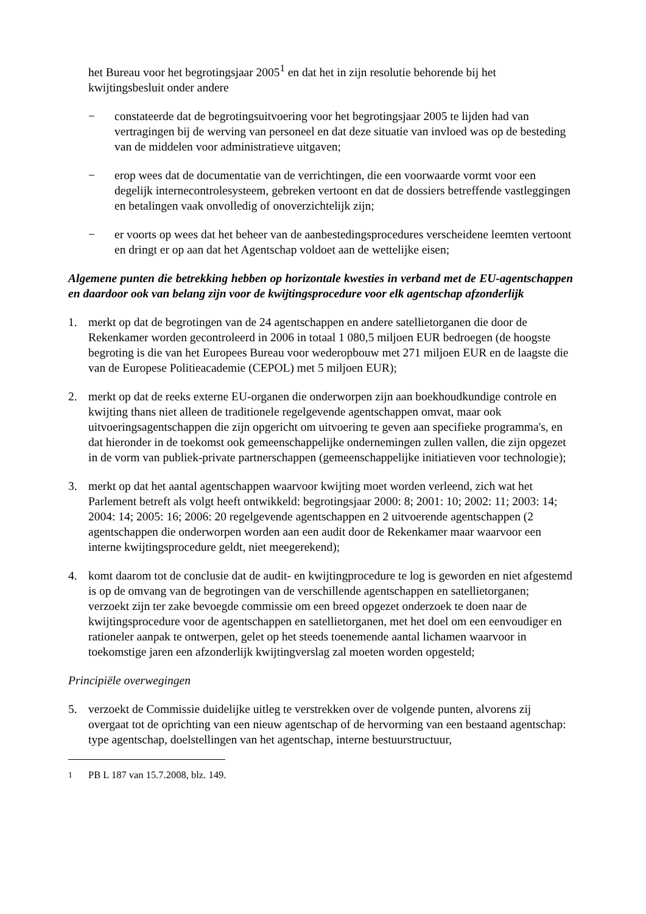het Bureau voor het begrotingsjaar 2005<sup>1</sup> en dat het in zijn resolutie behorende bij het kwijtingsbesluit onder andere
− constateerde dat de begrotingsuitvoering voor het begrotingsjaar 2005 te lijden had van vertragingen bij de werving van personeel en dat deze situatie van invloed was op de besteding van de middelen voor administratieve uitgaven;
− erop wees dat de documentatie van de verrichtingen, die een voorwaarde vormt voor een degelijk internecontrolesysteem, gebreken vertoont en dat de dossiers betreffende vastleggingen en betalingen vaak onvolledig of onoverzichtelijk zijn;
− er voorts op wees dat het beheer van de aanbestedingsprocedures verscheidene leemten vertoont en dringt er op aan dat het Agentschap voldoet aan de wettelijke eisen;
Algemene punten die betrekking hebben op horizontale kwesties in verband met de EU-agentschappen en daardoor ook van belang zijn voor de kwijtingsprocedure voor elk agentschap afzonderlijk
1. merkt op dat de begrotingen van de 24 agentschappen en andere satellietorganen die door de Rekenkamer worden gecontroleerd in 2006 in totaal 1 080,5 miljoen EUR bedroegen (de hoogste begroting is die van het Europees Bureau voor wederopbouw met 271 miljoen EUR en de laagste die van de Europese Politieacademie (CEPOL) met 5 miljoen EUR);
2. merkt op dat de reeks externe EU-organen die onderworpen zijn aan boekhoudkundige controle en kwijting thans niet alleen de traditionele regelgevende agentschappen omvat, maar ook uitvoeringsagentschappen die zijn opgericht om uitvoering te geven aan specifieke programma's, en dat hieronder in de toekomst ook gemeenschappelijke ondernemingen zullen vallen, die zijn opgezet in de vorm van publiek-private partnerschappen (gemeenschappelijke initiatieven voor technologie);
3. merkt op dat het aantal agentschappen waarvoor kwijting moet worden verleend, zich wat het Parlement betreft als volgt heeft ontwikkeld: begrotingsjaar 2000: 8; 2001: 10; 2002: 11; 2003: 14; 2004: 14; 2005: 16; 2006: 20 regelgevende agentschappen en 2 uitvoerende agentschappen (2 agentschappen die onderworpen worden aan een audit door de Rekenkamer maar waarvoor een interne kwijtingsprocedure geldt, niet meegerekend);
4. komt daarom tot de conclusie dat de audit- en kwijtingprocedure te log is geworden en niet afgestemd is op de omvang van de begrotingen van de verschillende agentschappen en satellietorganen; verzoekt zijn ter zake bevoegde commissie om een breed opgezet onderzoek te doen naar de kwijtingsprocedure voor de agentschappen en satellietorganen, met het doel om een eenvoudiger en rationeler aanpak te ontwerpen, gelet op het steeds toenemende aantal lichamen waarvoor in toekomstige jaren een afzonderlijk kwijtingverslag zal moeten worden opgesteld;
Principiële overwegingen
5. verzoekt de Commissie duidelijke uitleg te verstrekken over de volgende punten, alvorens zij overgaat tot de oprichting van een nieuw agentschap of de hervorming van een bestaand agentschap: type agentschap, doelstellingen van het agentschap, interne bestuurstructuur,
<sup>1</sup> PB L 187 van 15.7.2008, blz. 149.